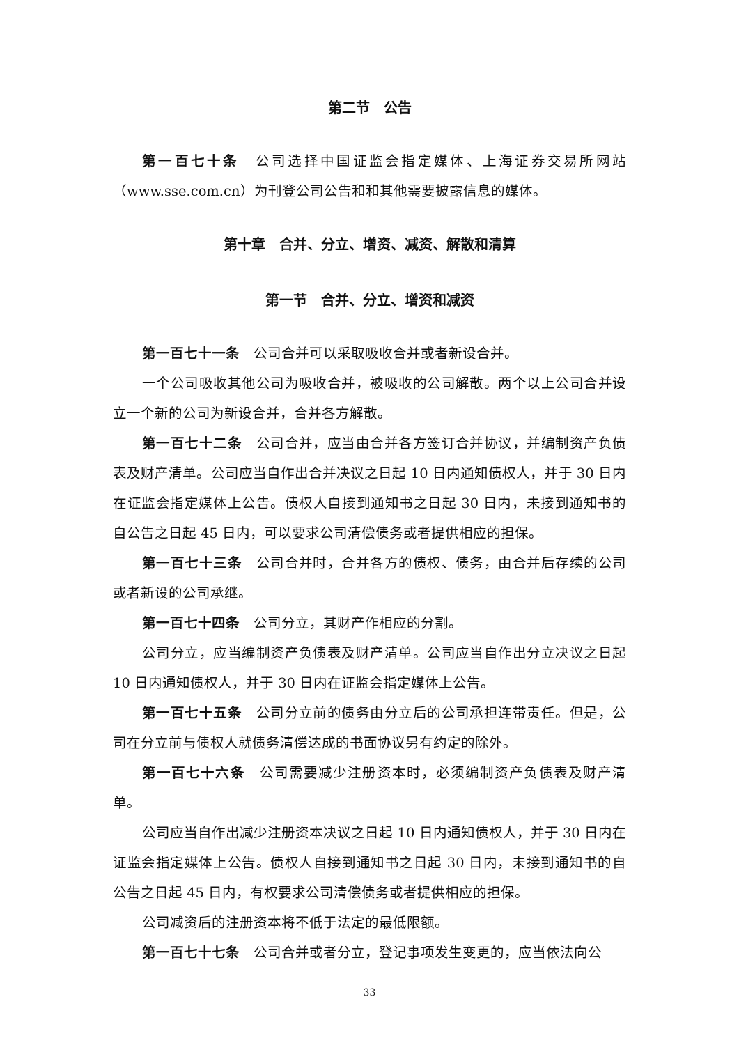第二节　公告
第一百七十条　公司选择中国证监会指定媒体、上海证券交易所网站（www.sse.com.cn）为刊登公司公告和和其他需要披露信息的媒体。
第十章　合并、分立、增资、减资、解散和清算
第一节　合并、分立、增资和减资
第一百七十一条　公司合并可以采取吸收合并或者新设合并。
一个公司吸收其他公司为吸收合并，被吸收的公司解散。两个以上公司合并设立一个新的公司为新设合并，合并各方解散。
第一百七十二条　公司合并，应当由合并各方签订合并协议，并编制资产负债表及财产清单。公司应当自作出合并决议之日起 10 日内通知债权人，并于 30 日内在证监会指定媒体上公告。债权人自接到通知书之日起 30 日内，未接到通知书的自公告之日起 45 日内，可以要求公司清偿债务或者提供相应的担保。
第一百七十三条　公司合并时，合并各方的债权、债务，由合并后存续的公司或者新设的公司承继。
第一百七十四条　公司分立，其财产作相应的分割。
公司分立，应当编制资产负债表及财产清单。公司应当自作出分立决议之日起 10 日内通知债权人，并于 30 日内在证监会指定媒体上公告。
第一百七十五条　公司分立前的债务由分立后的公司承担连带责任。但是，公司在分立前与债权人就债务清偿达成的书面协议另有约定的除外。
第一百七十六条　公司需要减少注册资本时，必须编制资产负债表及财产清单。
公司应当自作出减少注册资本决议之日起 10 日内通知债权人，并于 30 日内在证监会指定媒体上公告。债权人自接到通知书之日起 30 日内，未接到通知书的自公告之日起 45 日内，有权要求公司清偿债务或者提供相应的担保。
公司减资后的注册资本将不低于法定的最低限额。
第一百七十七条　公司合并或者分立，登记事项发生变更的，应当依法向公
33